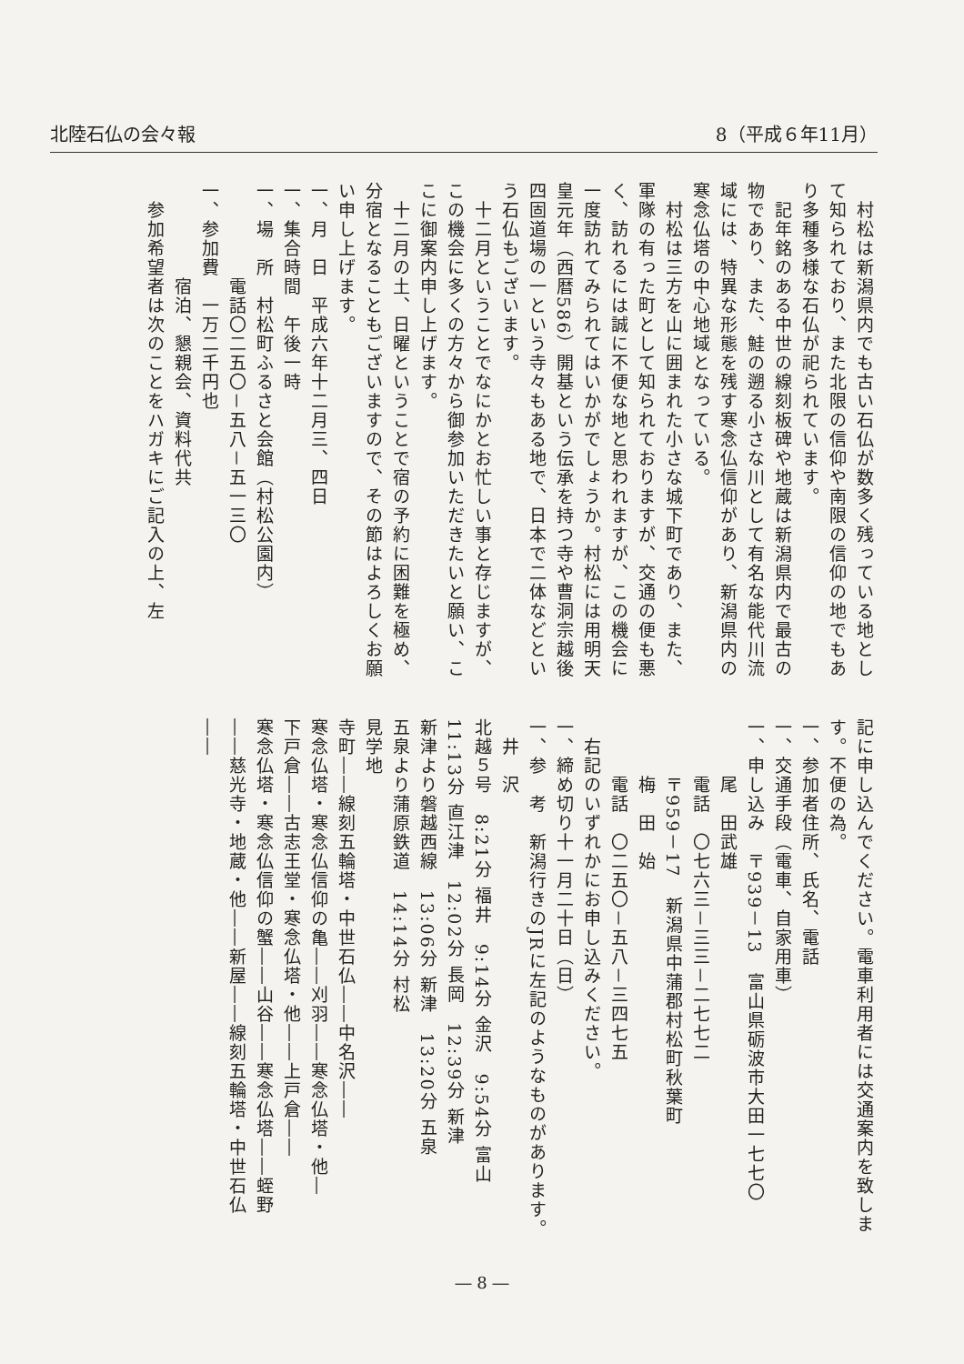北陸石仏の会々報 8（平成６年11月）
　村松は新潟県内でも古い石仏が数多く残っている地として知られており、また北限の信仰や南限の信仰の地でもあり多種多様な石仏が祀られています。
　記年銘のある中世の線刻板碑や地蔵は新潟県内で最古の物であり、また、鮭の遡る小さな川として有名な能代川流域には、特異な形態を残す寒念仏信仰があり、新潟県内の寒念仏塔の中心地域となっている。
　村松は三方を山に囲まれた小さな城下町であり、また、軍隊の有った町として知られておりますが、交通の便も悪く、訪れるには誠に不便な地と思われますが、この機会に一度訪れてみられてはいかがでしょうか。村松には用明天皇元年（西暦586）開基という伝承を持つ寺や曹洞宗越後四固道場の一という寺々もある地で、日本で二体などという石仏もございます。
　十二月ということでなにかとお忙しい事と存じますが、この機会に多くの方々から御参加いただきたいと願い、ここに御案内申し上げます。
　十二月の土、日曜ということで宿の予約に困難を極め、分宿となることもございますので、その節はよろしくお願い申し上げます。
一、月　日　平成六年十二月三、四日
一、集合時間　午後一時
一、場　所　村松町ふるさと会館（村松公園内）
　　　　　電話〇二五〇－五八－五一三〇
一、参加費　一万二千円也
　　　　　宿泊、懇親会、資料代共
　参加希望者は次のことをハガキにご記入の上、左
記に申し込んでください。電車利用者には交通案内を致します。不便の為。
一、参加者住所、氏名、電話
一、交通手段（電車、自家用車）
一、申し込み　〒939－13　富山県砺波市大田一七七〇
　　　尾　田武雄
　　　電話　〇七六三－三三－二七七二
　　　〒959－17　新潟県中蒲郡村松町秋葉町
　　　梅　田　始
　　　電話　〇二五〇－五八－三四七五
　右記のいずれかにお申し込みください。
一、締め切り十一月二十日（日）
一、参　考　新潟行きのJRに左記のようなものがあります。
　井　沢
北越５号　8:21分 福井　9:14分 金沢　9:54分 富山　11:13分 直江津　12:02分 長岡　12:39分 新津
新津より磐越西線　13:06分 新津　13:20分 五泉
五泉より蒲原鉄道　14:14分 村松
見学地
寺町――線刻五輪塔・中世石仏――中名沢――
寒念仏塔・寒念仏信仰の亀――刈羽――寒念仏塔・他―
下戸倉――古志王堂・寒念仏塔・他――上戸倉――
寒念仏塔・寒念仏信仰の蟹――山谷――寒念仏塔――蛭野
――慈光寺・地蔵・他――新屋――線刻五輪塔・中世石仏――
― 8 ―